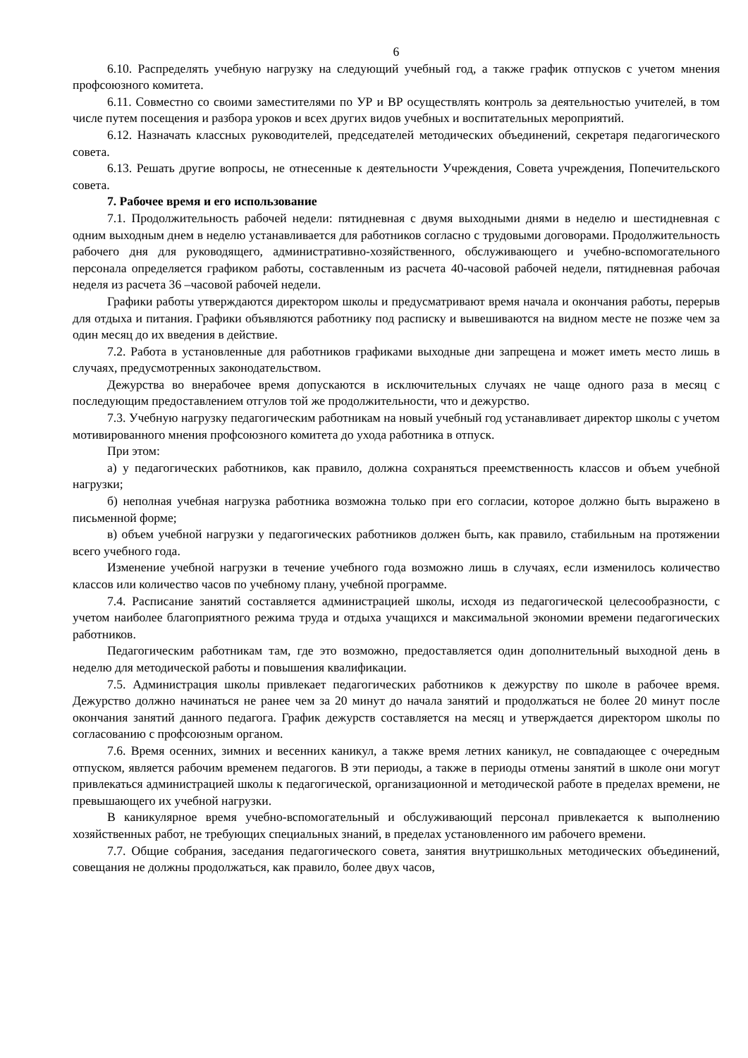6
6.10. Распределять учебную нагрузку на следующий учебный год, а также график отпусков с учетом мнения профсоюзного комитета.
6.11. Совместно со своими заместителями по УР и ВР осуществлять контроль за деятельностью учителей, в том числе путем посещения и разбора уроков и всех других видов учебных и воспитательных мероприятий.
6.12. Назначать классных руководителей, председателей методических объединений, секретаря педагогического совета.
6.13. Решать другие вопросы, не отнесенные к деятельности Учреждения, Совета учреждения, Попечительского совета.
7. Рабочее время и его использование
7.1. Продолжительность рабочей недели: пятидневная с двумя выходными днями в неделю и шестидневная с одним выходным днем в неделю устанавливается для работников согласно с трудовыми договорами. Продолжительность рабочего дня для руководящего, административно-хозяйственного, обслуживающего и учебно-вспомогательного персонала определяется графиком работы, составленным из расчета 40-часовой рабочей недели, пятидневная рабочая неделя из расчета 36 –часовой рабочей недели.
Графики работы утверждаются директором школы и предусматривают время начала и окончания работы, перерыв для отдыха и питания. Графики объявляются работнику под расписку и вывешиваются на видном месте не позже чем за один месяц до их введения в действие.
7.2. Работа в установленные для работников графиками выходные дни запрещена и может иметь место лишь в случаях, предусмотренных законодательством.
Дежурства во внерабочее время допускаются в исключительных случаях не чаще одного раза в месяц с последующим предоставлением отгулов той же продолжительности, что и дежурство.
7.3. Учебную нагрузку педагогическим работникам на новый учебный год устанавливает директор школы с учетом мотивированного мнения профсоюзного комитета до ухода работника в отпуск.
При этом:
а) у педагогических работников, как правило, должна сохраняться преемственность классов и объем учебной нагрузки;
б) неполная учебная нагрузка работника возможна только при его согласии, которое должно быть выражено в письменной форме;
в) объем учебной нагрузки у педагогических работников должен быть, как правило, стабильным на протяжении всего учебного года.
Изменение учебной нагрузки в течение учебного года возможно лишь в случаях, если изменилось количество классов или количество часов по учебному плану, учебной программе.
7.4. Расписание занятий составляется администрацией школы, исходя из педагогической целесообразности, с учетом наиболее благоприятного режима труда и отдыха учащихся и максимальной экономии времени педагогических работников.
Педагогическим работникам там, где это возможно, предоставляется один дополнительный выходной день в неделю для методической работы и повышения квалификации.
7.5. Администрация школы привлекает педагогических работников к дежурству по школе в рабочее время. Дежурство должно начинаться не ранее чем за 20 минут до начала занятий и продолжаться не более 20 минут после окончания занятий данного педагога. График дежурств составляется на месяц и утверждается директором школы по согласованию с профсоюзным органом.
7.6. Время осенних, зимних и весенних каникул, а также время летних каникул, не совпадающее с очередным отпуском, является рабочим временем педагогов. В эти периоды, а также в периоды отмены занятий в школе они могут привлекаться администрацией школы к педагогической, организационной и методической работе в пределах времени, не превышающего их учебной нагрузки.
В каникулярное время учебно-вспомогательный и обслуживающий персонал привлекается к выполнению хозяйственных работ, не требующих специальных знаний, в пределах установленного им рабочего времени.
7.7. Общие собрания, заседания педагогического совета, занятия внутришкольных методических объединений, совещания не должны продолжаться, как правило, более двух часов,